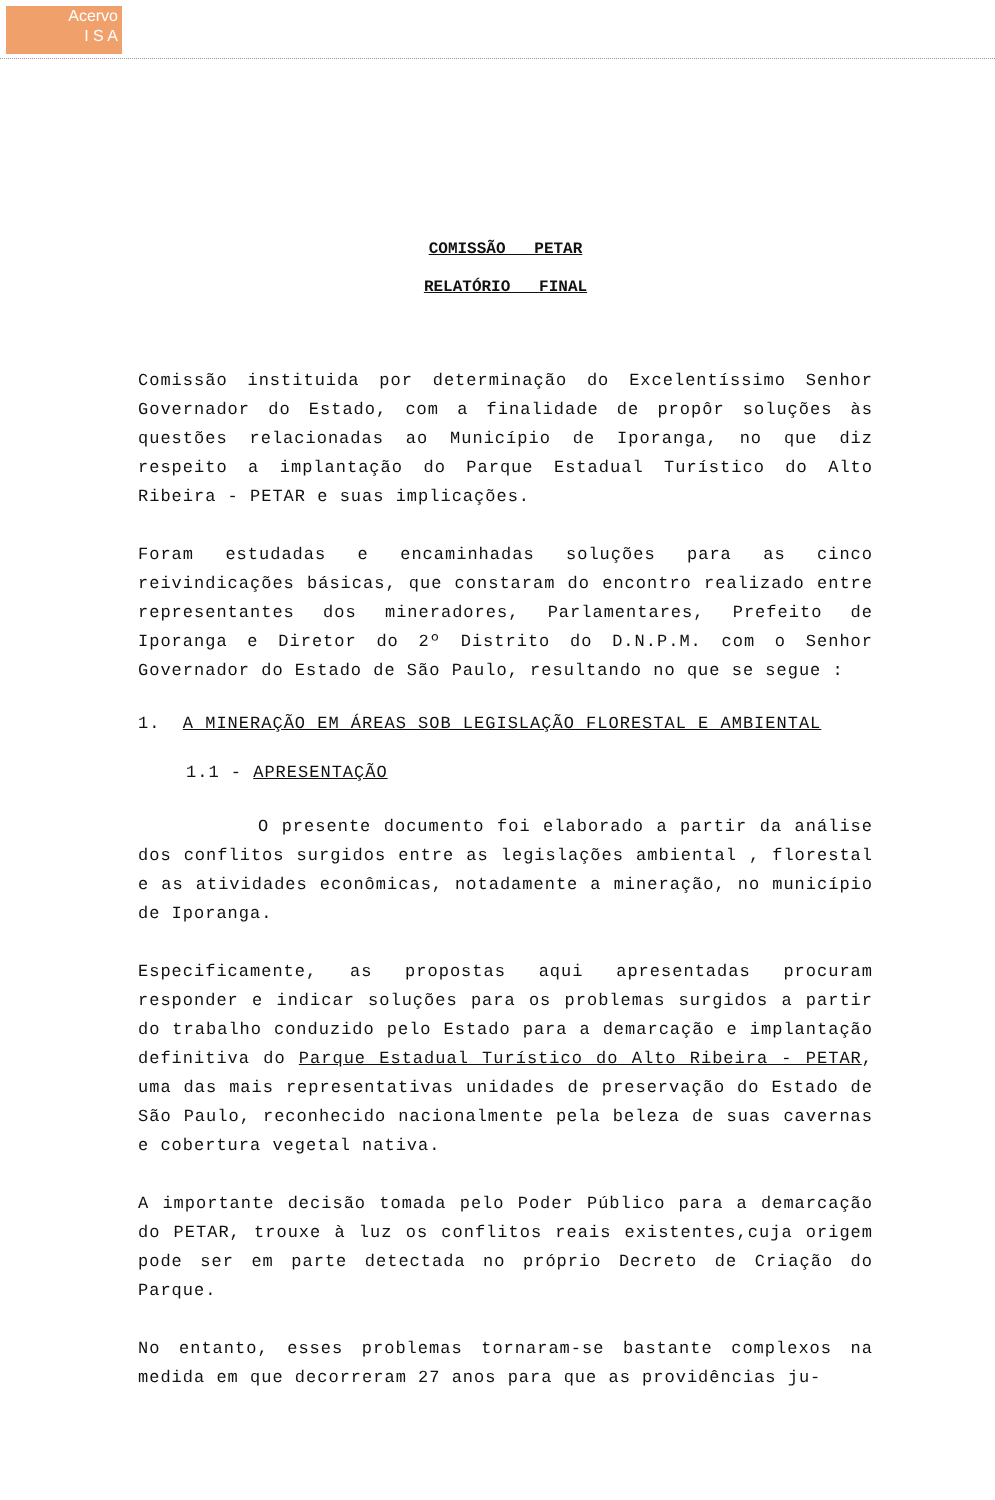Acervo
I S A
COMISSÃO PETAR
RELATÓRIO FINAL
Comissão instituida por determinação do Excelentíssimo Senhor Governador do Estado, com a finalidade de propôr soluções às questões relacionadas ao Município de Iporanga, no que diz respeito a implantação do Parque Estadual Turístico do Alto Ribeira - PETAR e suas implicações.
Foram estudadas e encaminhadas soluções para as cinco reivindicações básicas, que constaram do encontro realizado entre representantes dos mineradores, Parlamentares, Prefeito de Iporanga e Diretor do 2º Distrito do D.N.P.M. com o Senhor Governador do Estado de São Paulo, resultando no que se segue :
1. A MINERAÇÃO EM ÁREAS SOB LEGISLAÇÃO FLORESTAL E AMBIENTAL
1.1 - APRESENTAÇÃO
O presente documento foi elaborado a partir da análise dos conflitos surgidos entre as legislações ambiental , florestal e as atividades econômicas, notadamente a mineração, no município de Iporanga.
Especificamente, as propostas aqui apresentadas procuram responder e indicar soluções para os problemas surgidos a partir do trabalho conduzido pelo Estado para a demarcação e implantação definitiva do Parque Estadual Turístico do Alto Ribeira - PETAR, uma das mais representativas unidades de preservação do Estado de São Paulo, reconhecido nacionalmente pela beleza de suas cavernas e cobertura vegetal nativa.
A importante decisão tomada pelo Poder Público para a demarcação do PETAR, trouxe à luz os conflitos reais existentes,cuja origem pode ser em parte detectada no próprio Decreto de Criação do Parque.
No entanto, esses problemas tornaram-se bastante complexos na medida em que decorreram 27 anos para que as providências ju-